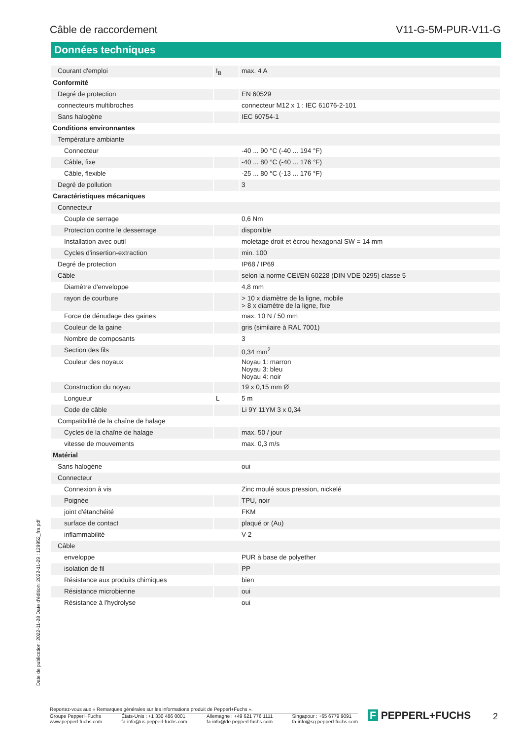Câble de raccordement V11-G-5M-PUR-V11-G
Données techniques
| Courant d'emploi | I<sub>B</sub> | max. 4 A |
| Conformité | | |
| Degré de protection | | EN 60529 |
| connecteurs multibroches | | connecteur M12 x 1 : IEC 61076-2-101 |
| Sans halogène | | IEC 60754-1 |
| Conditions environnantes | | |
| Température ambiante | | |
| Connecteur | | -40 ... 90 °C (-40 ... 194 °F) |
| Câble, fixe | | -40 ... 80 °C (-40 ... 176 °F) |
| Câble, flexible | | -25 ... 80 °C (-13 ... 176 °F) |
| Degré de pollution | | 3 |
| Caractéristiques mécaniques | | |
| Connecteur | | |
| Couple de serrage | | 0,6 Nm |
| Protection contre le desserrage | | disponible |
| Installation avec outil | | moletage droit et écrou hexagonal SW = 14 mm |
| Cycles d'insertion-extraction | | min. 100 |
| Degré de protection | | IP68 / IP69 |
| Câble | | selon la norme CEI/EN 60228 (DIN VDE 0295) classe 5 |
| Diamètre d'enveloppe | | 4,8 mm |
| rayon de courbure | | > 10 x diamètre de la ligne, mobile > 8 x diamètre de la ligne, fixe |
| Force de dénudage des gaines | | max. 10 N / 50 mm |
| Couleur de la gaine | | gris (similaire à RAL 7001) |
| Nombre de composants | | 3 |
| Section des fils | | 0,34 mm<sup>2</sup> |
| Couleur des noyaux | | Noyau 1: marron Noyau 3: bleu Noyau 4: noir |
| Construction du noyau | | 19 x 0,15 mm Ø |
| Longueur | L | 5 m |
| Code de câble | | Li 9Y 11YM 3 x 0,34 |
| Compatibilité de la chaîne de halage | | |
| Cycles de la chaîne de halage | | max. 50 / jour |
| vitesse de mouvements | | max. 0,3 m/s |
| Matérial | | |
| Sans halogène | | oui |
| Connecteur | | |
| Connexion à vis | | Zinc moulé sous pression, nickelé |
| Poignée | | TPU, noir |
| joint d'étanchéité | | FKM |
| surface de contact | | plaqué or (Au) |
| inflammabilité | | V-2 |
| Câble | | |
| enveloppe | | PUR à base de polyether |
| isolation de fil | | PP |
| Résistance aux produits chimiques | | bien |
| Résistance microbienne | | oui |
| Résistance à l'hydrolyse | | oui |
Date de publication: 2022-11-28 Date d'édition: 2022-11-29 : 129952_fra.pdf
Reportez-vous aux « Remarques générales sur les informations produit de Pepperl+Fuchs ».
Groupe Pepperl+Fuchs
www.pepperl-fuchs.com États-Unis : +1 330 486 0001
fa-info@us.pepperl-fuchs.com Allemagne : +49 621 776 1111
fa-info@de.pepperl-fuchs.com Singapour : +65 6779 9091
fa-info@sg.pepperl-fuchs.com
F PEPPERL+FUCHS 2